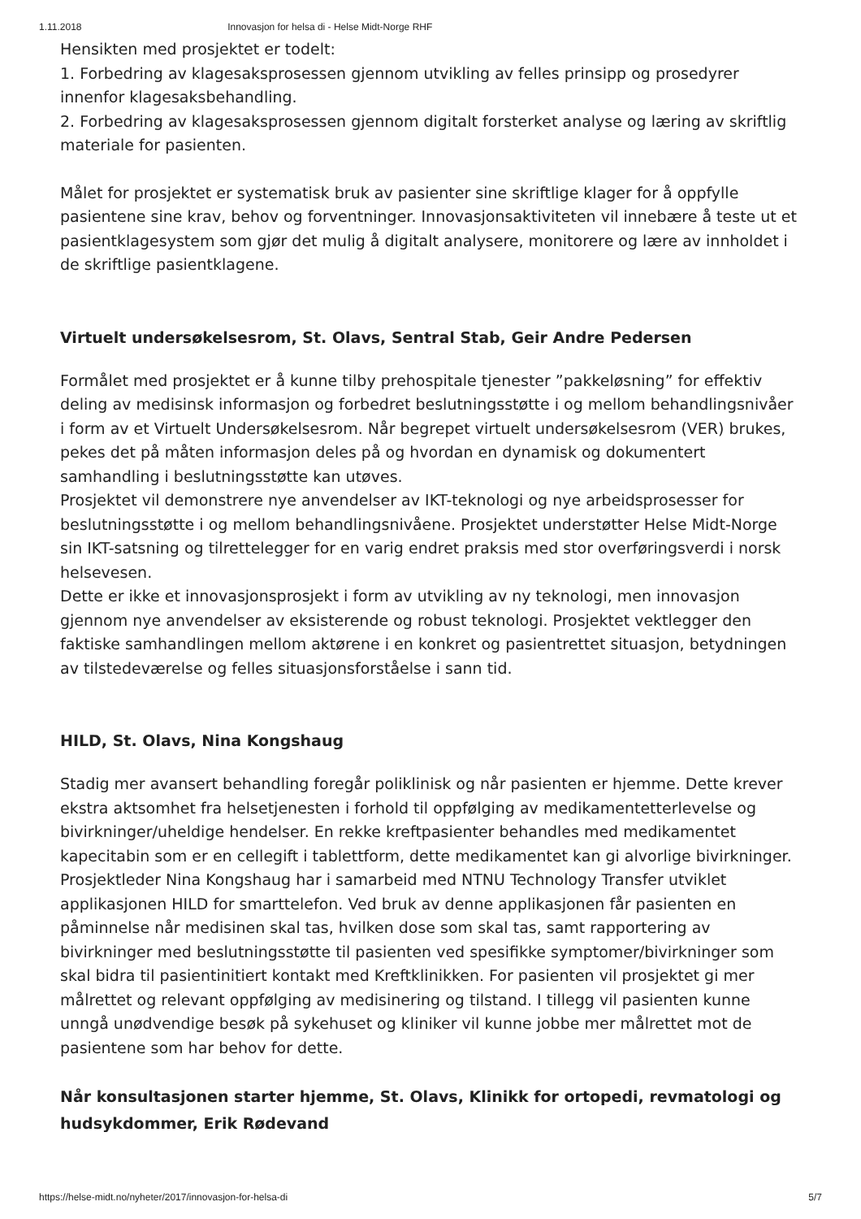1.11.2018 Innovasjon for helsa di - Helse Midt-Norge RHF
Hensikten med prosjektet er todelt:
1. Forbedring av klagesaksprosessen gjennom utvikling av felles prinsipp og prosedyrer innenfor klagesaksbehandling.
2. Forbedring av klagesaksprosessen gjennom digitalt forsterket analyse og læring av skriftlig materiale for pasienten.
Målet for prosjektet er systematisk bruk av pasienter sine skriftlige klager for å oppfylle pasientene sine krav, behov og forventninger. Innovasjonsaktiviteten vil innebære å teste ut et pasientklagesystem som gjør det mulig å digitalt analysere, monitorere og lære av innholdet i de skriftlige pasientklagene.
Virtuelt undersøkelsesrom, St. Olavs, Sentral Stab, Geir Andre Pedersen
Formålet med prosjektet er å kunne tilby prehospitale tjenester ”pakkeløsning” for effektiv deling av medisinsk informasjon og forbedret beslutningsstøtte i og mellom behandlingsnivåer i form av et Virtuelt Undersøkelsesrom. Når begrepet virtuelt undersøkelsesrom (VER) brukes, pekes det på måten informasjon deles på og hvordan en dynamisk og dokumentert samhandling i beslutningsstøtte kan utøves.
Prosjektet vil demonstrere nye anvendelser av IKT-teknologi og nye arbeidsprosesser for beslutningsstøtte i og mellom behandlingsnivåene. Prosjektet understøtter Helse Midt-Norge sin IKT-satsning og tilrettelegger for en varig endret praksis med stor overføringsverdi i norsk helsevesen.
Dette er ikke et innovasjonsprosjekt i form av utvikling av ny teknologi, men innovasjon gjennom nye anvendelser av eksisterende og robust teknologi. Prosjektet vektlegger den faktiske samhandlingen mellom aktørene i en konkret og pasientrettet situasjon, betydningen av tilstedeværelse og felles situasjonsforståelse i sann tid.
HILD, St. Olavs, Nina Kongshaug
Stadig mer avansert behandling foregår poliklinisk og når pasienten er hjemme. Dette krever ekstra aktsomhet fra helsetjenesten i forhold til oppfølging av medikamentetterlevelse og bivirkninger/uheldige hendelser. En rekke kreftpasienter behandles med medikamentet kapecitabin som er en cellegift i tablettform, dette medikamentet kan gi alvorlige bivirkninger. Prosjektleder Nina Kongshaug har i samarbeid med NTNU Technology Transfer utviklet applikasjonen HILD for smarttelefon. Ved bruk av denne applikasjonen får pasienten en påminnelse når medisinen skal tas, hvilken dose som skal tas, samt rapportering av bivirkninger med beslutningsstøtte til pasienten ved spesifikke symptomer/bivirkninger som skal bidra til pasientinitiert kontakt med Kreftklinikken. For pasienten vil prosjektet gi mer målrettet og relevant oppfølging av medisinering og tilstand. I tillegg vil pasienten kunne unngå unødvendige besøk på sykehuset og kliniker vil kunne jobbe mer målrettet mot de pasientene som har behov for dette.
Når konsultasjonen starter hjemme, St. Olavs, Klinikk for ortopedi, revmatologi og hudsykdommer, Erik Rødevand
https://helse-midt.no/nyheter/2017/innovasjon-for-helsa-di 5/7